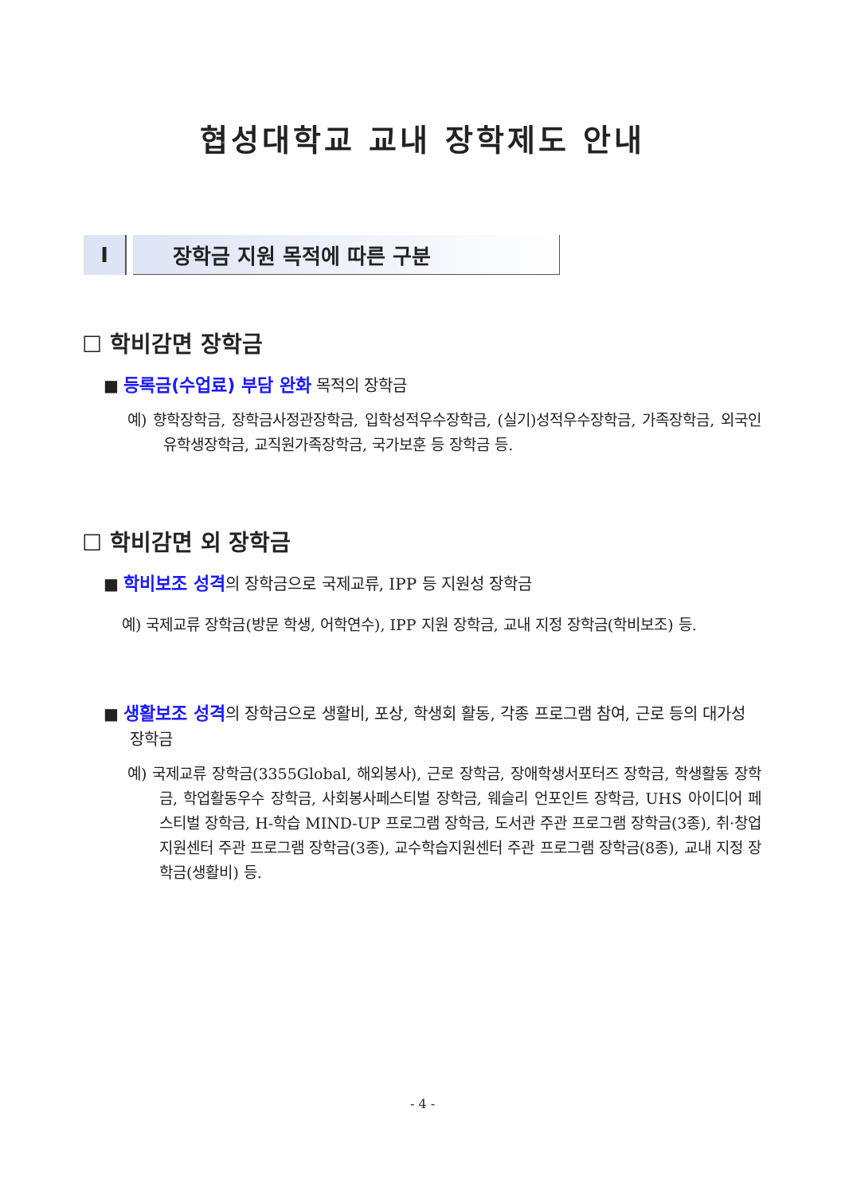협성대학교 교내 장학제도 안내
I 장학금 지원 목적에 따른 구분
☐ 학비감면 장학금
■ 등록금(수업료) 부담 완화 목적의 장학금
예) 향학장학금, 장학금사정관장학금, 입학성적우수장학금, (실기)성적우수장학금, 가족장학금, 외국인유학생장학금, 교직원가족장학금, 국가보훈 등 장학금 등.
☐ 학비감면 외 장학금
■ 학비보조 성격의 장학금으로 국제교류, IPP 등 지원성 장학금
예) 국제교류 장학금(방문 학생, 어학연수), IPP 지원 장학금, 교내 지정 장학금(학비보조) 등.
■ 생활보조 성격의 장학금으로 생활비, 포상, 학생회 활동, 각종 프로그램 참여, 근로 등의 대가성 장학금
예) 국제교류 장학금(3355Global, 해외봉사), 근로 장학금, 장애학생서포터즈 장학금, 학생활동 장학금, 학업활동우수 장학금, 사회봉사페스티벌 장학금, 웨슬리 언포인트 장학금, UHS 아이디어 페스티벌 장학금, H-학습 MIND-UP 프로그램 장학금, 도서관 주관 프로그램 장학금(3종), 취·창업지원센터 주관 프로그램 장학금(3종), 교수학습지원센터 주관 프로그램 장학금(8종), 교내 지정 장학금(생활비) 등.
- 4 -